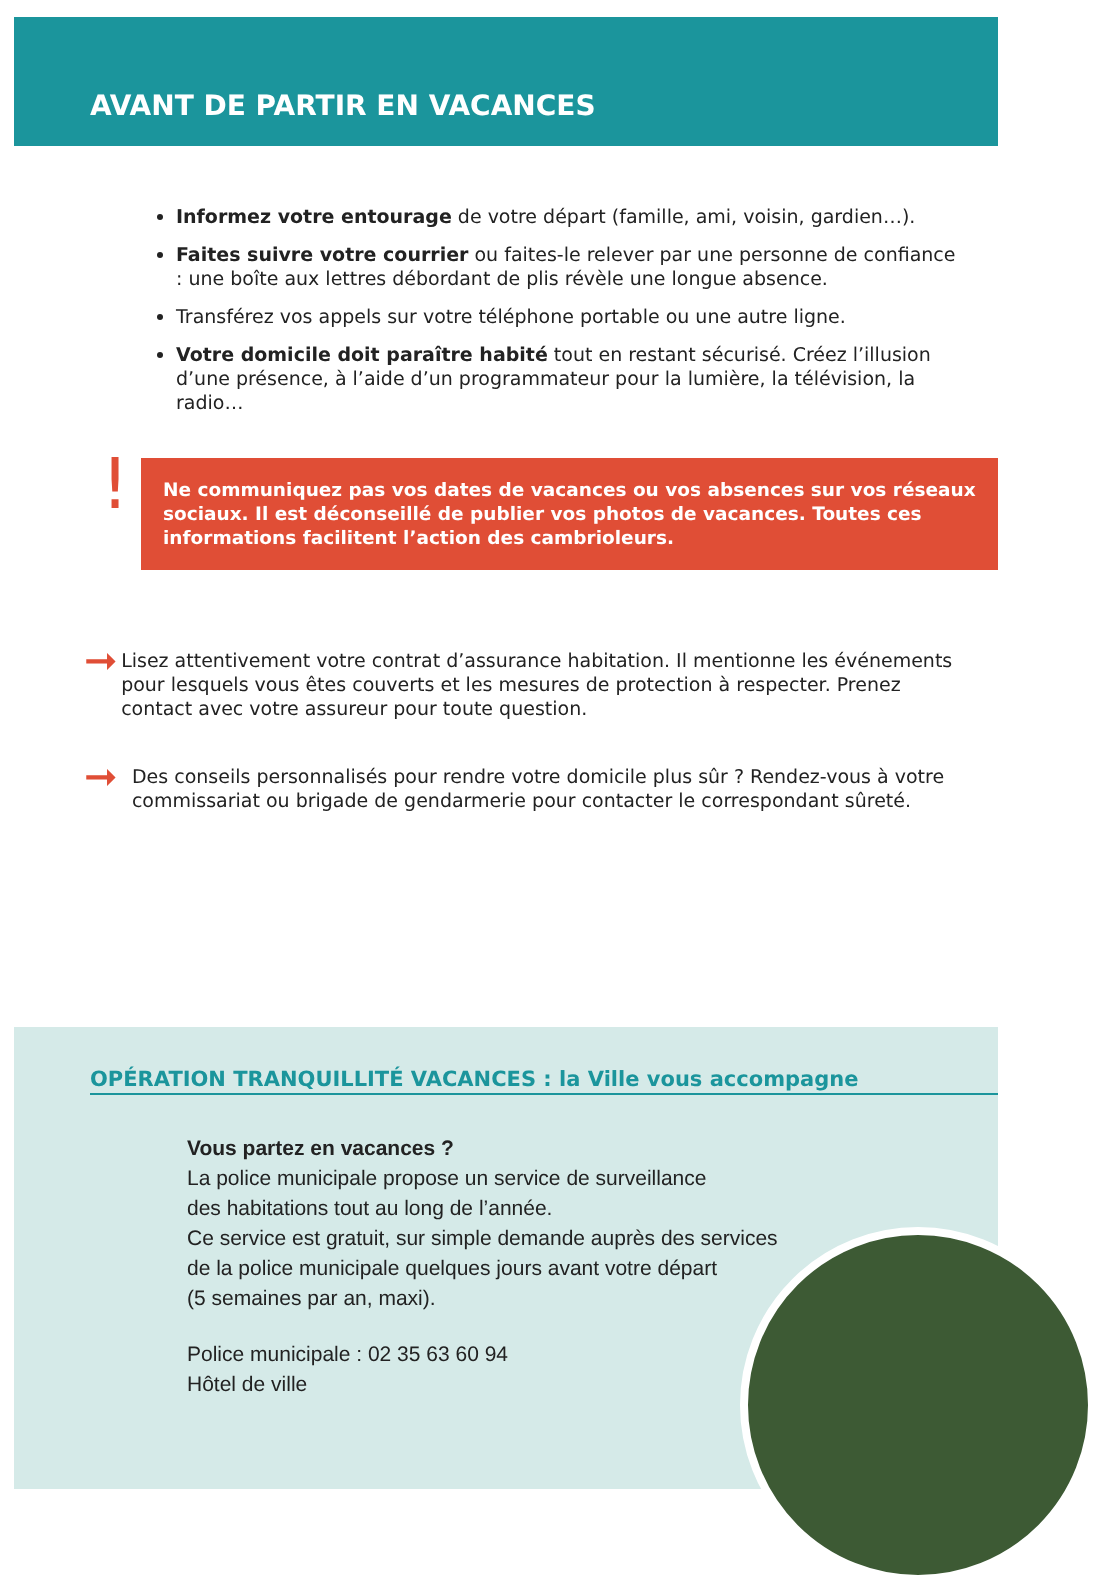AVANT DE PARTIR EN VACANCES
Informez votre entourage de votre départ (famille, ami, voisin, gardien…).
Faites suivre votre courrier ou faites-le relever par une personne de confiance : une boîte aux lettres débordant de plis révèle une longue absence.
Transférez vos appels sur votre téléphone portable ou une autre ligne.
Votre domicile doit paraître habité tout en restant sécurisé. Créez l’illusion d’une présence, à l’aide d’un programmateur pour la lumière, la télévision, la radio…
!
Ne communiquez pas vos dates de vacances ou vos absences sur vos réseaux sociaux. Il est déconseillé de publier vos photos de vacances. Toutes ces informations facilitent l’action des cambrioleurs.
➞
Lisez attentivement votre contrat d’assurance habitation. Il mentionne les événements pour lesquels vous êtes couverts et les mesures de protection à respecter. Prenez contact avec votre assureur pour toute question.
➞
Des conseils personnalisés pour rendre votre domicile plus sûr ? Rendez-vous à votre commissariat ou brigade de gendarmerie pour contacter le correspondant sûreté.
OPÉRATION TRANQUILLITÉ VACANCES : la Ville vous accompagne
Vous partez en vacances ?
La police municipale propose un service de surveillance
des habitations tout au long de l’année.
Ce service est gratuit, sur simple demande auprès des services
de la police municipale quelques jours avant votre départ
(5 semaines par an, maxi).
Police municipale : 02 35 63 60 94
Hôtel de ville